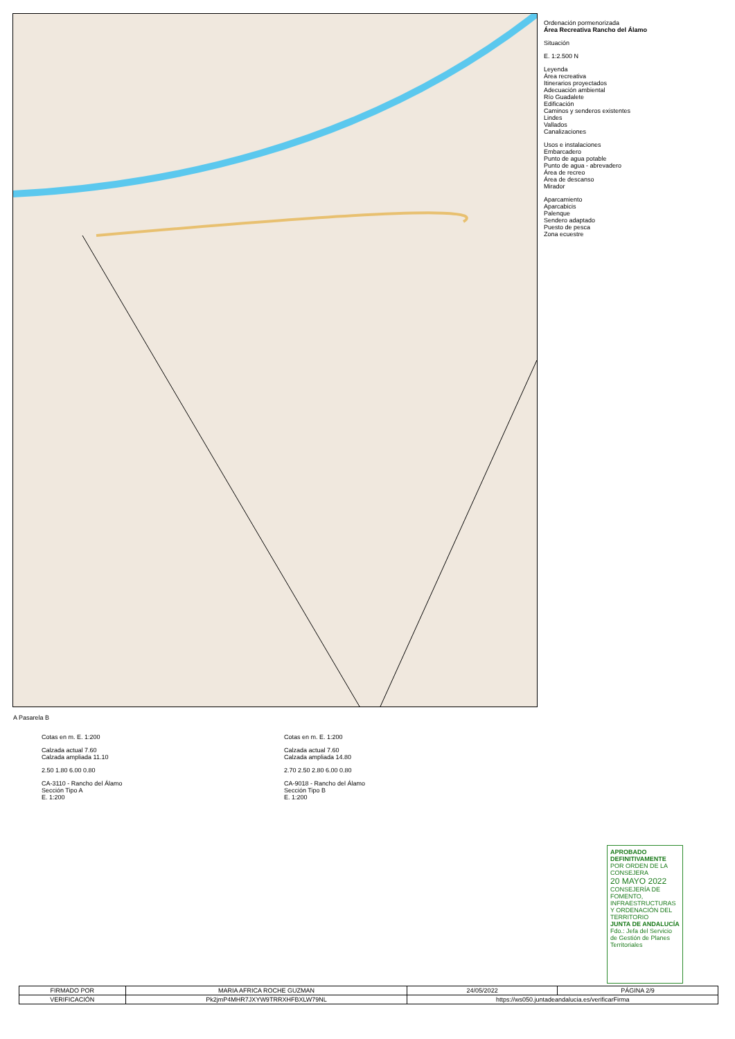A Pasarela B
Ordenación pormenorizada
Área Recreativa Rancho del Álamo
Situación
E. 1:2.500 N
Leyenda
Área recreativa
Itinerarios proyectados
Adecuación ambiental
Río Guadalete
Edificación
Caminos y senderos existentes
Lindes
Vallados
Canalizaciones
Usos e instalaciones
Embarcadero
Punto de agua potable
Punto de agua - abrevadero
Área de recreo
Área de descanso
Mirador
Aparcamiento
Aparcabicis
Palenque
Sendero adaptado
Puesto de pesca
Zona ecuestre
Cotas en m. E. 1:200
Calzada actual 7.60
Calzada ampliada 11.10
2.50 1.80 6.00 0.80
CA-3110 - Rancho del Álamo
Sección Tipo A
E. 1:200
Cotas en m. E. 1:200
Calzada actual 7.60
Calzada ampliada 14.80
2.70 2.50 2.80 6.00 0.80
CA-9018 - Rancho del Álamo
Sección Tipo B
E. 1:200
APROBADO DEFINITIVAMENTE
POR ORDEN DE LA CONSEJERA
20 MAYO 2022
CONSEJERÍA DE FOMENTO, INFRAESTRUCTURAS Y ORDENACIÓN DEL TERRITORIO
JUNTA DE ANDALUCÍA
Fdo.: Jefa del Servicio de Gestión de Planes Territoriales
| FIRMADO POR | MARIA AFRICA ROCHE GUZMAN | | 24/05/2022 | PÁGINA 2/9 |
| VERIFICACIÓN | Pk2jmP4MHR7JXYW9TRRXHFBXLW79NL | https://ws050.juntadeandalucia.es/verificarFirma | | |